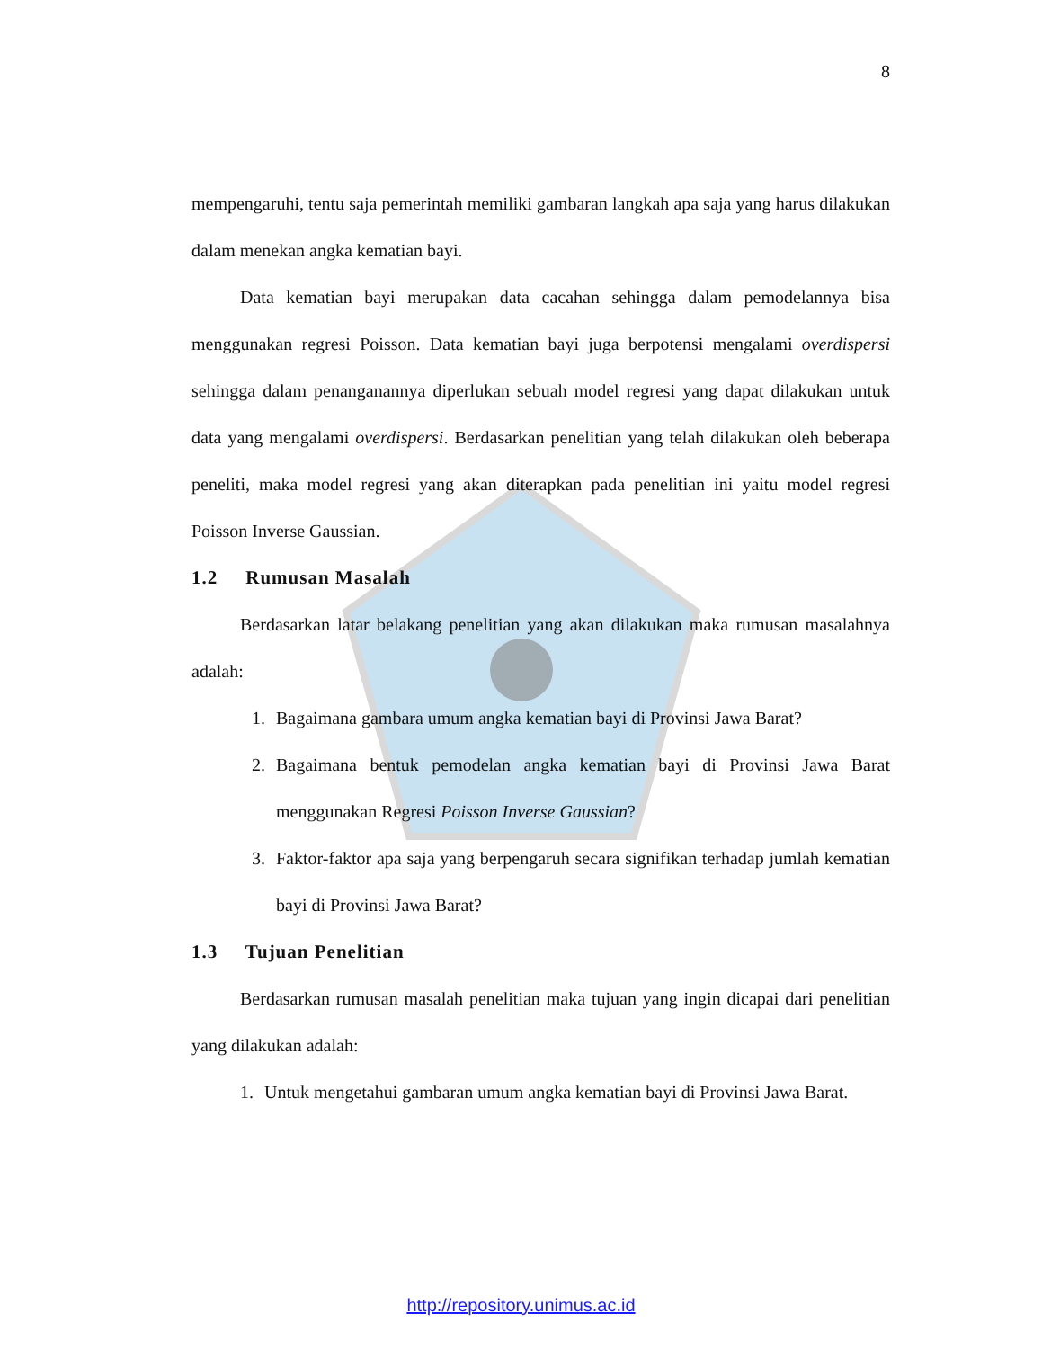8
mempengaruhi, tentu saja pemerintah memiliki gambaran langkah apa saja yang harus dilakukan dalam menekan angka kematian bayi.
Data kematian bayi merupakan data cacahan sehingga dalam pemodelannya bisa menggunakan regresi Poisson. Data kematian bayi juga berpotensi mengalami overdispersi sehingga dalam penanganannya diperlukan sebuah model regresi yang dapat dilakukan untuk data yang mengalami overdispersi. Berdasarkan penelitian yang telah dilakukan oleh beberapa peneliti, maka model regresi yang akan diterapkan pada penelitian ini yaitu model regresi Poisson Inverse Gaussian.
1.2 Rumusan Masalah
Berdasarkan latar belakang penelitian yang akan dilakukan maka rumusan masalahnya adalah:
1. Bagaimana gambara umum angka kematian bayi di Provinsi Jawa Barat?
2. Bagaimana bentuk pemodelan angka kematian bayi di Provinsi Jawa Barat menggunakan Regresi Poisson Inverse Gaussian?
3. Faktor-faktor apa saja yang berpengaruh secara signifikan terhadap jumlah kematian bayi di Provinsi Jawa Barat?
1.3 Tujuan Penelitian
Berdasarkan rumusan masalah penelitian maka tujuan yang ingin dicapai dari penelitian yang dilakukan adalah:
1. Untuk mengetahui gambaran umum angka kematian bayi di Provinsi Jawa Barat.
http://repository.unimus.ac.id